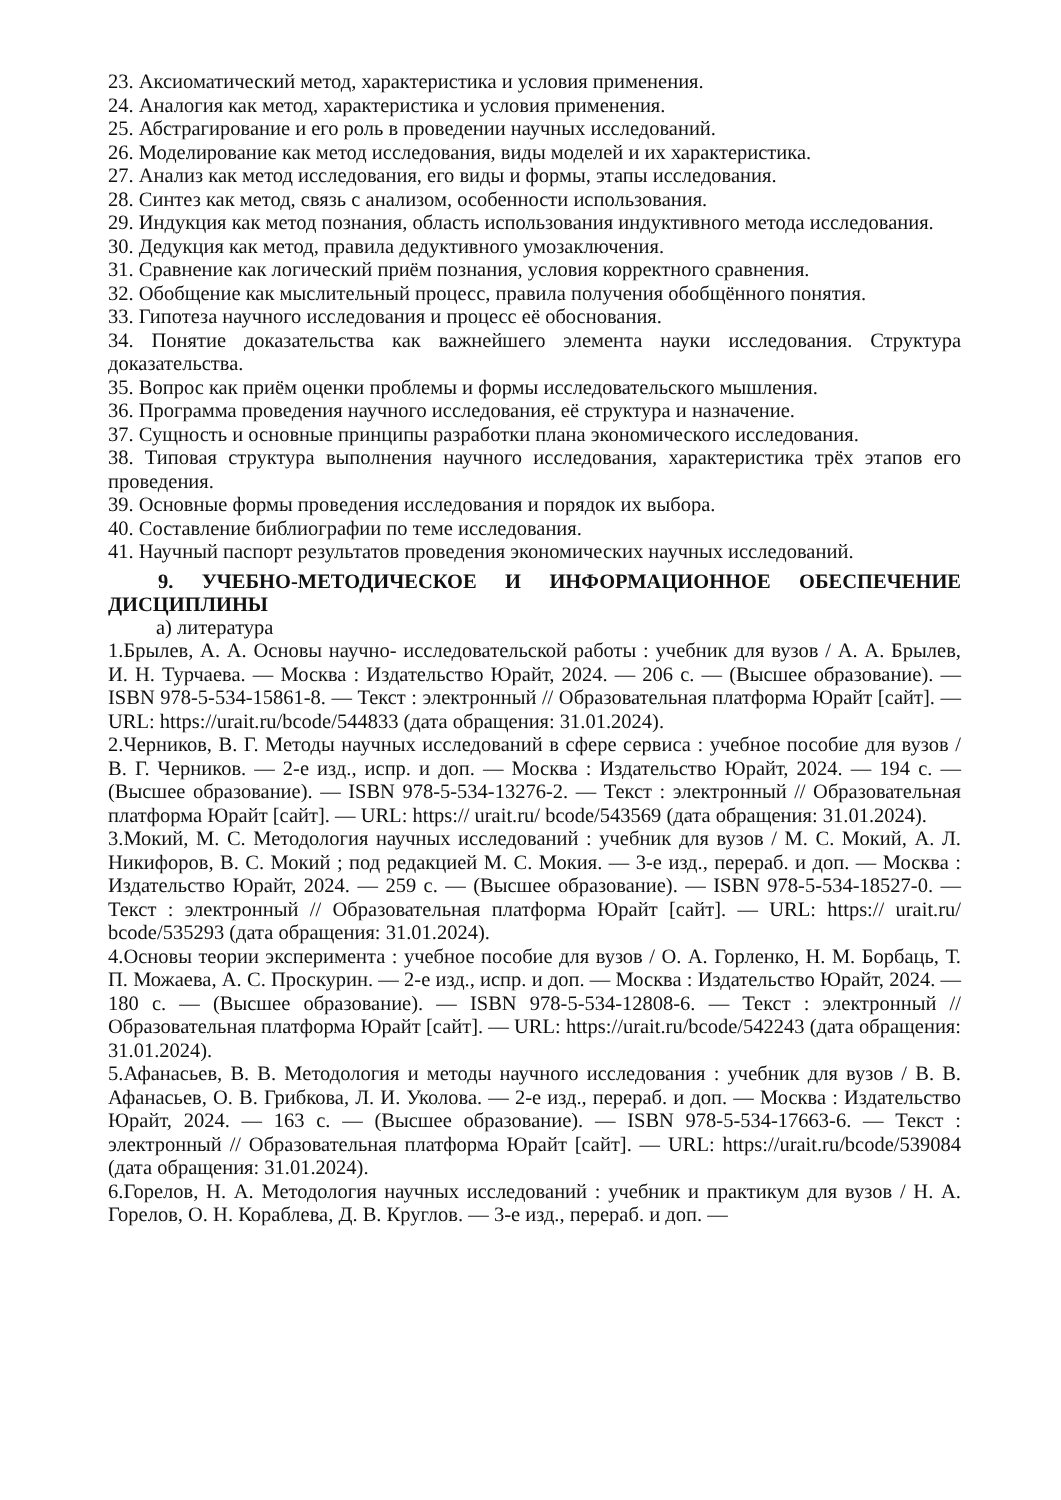23. Аксиоматический метод, характеристика и условия применения.
24. Аналогия как метод, характеристика и условия применения.
25. Абстрагирование и его роль в проведении научных исследований.
26. Моделирование как метод исследования, виды моделей и их характеристика.
27. Анализ как метод исследования, его виды и формы, этапы исследования.
28. Синтез как метод, связь с анализом, особенности использования.
29. Индукция как метод познания, область использования индуктивного метода исследования.
30. Дедукция как метод, правила дедуктивного умозаключения.
31. Сравнение как логический приём познания, условия корректного сравнения.
32. Обобщение как мыслительный процесс, правила получения обобщённого понятия.
33. Гипотеза научного исследования и процесс её обоснования.
34. Понятие доказательства как важнейшего элемента науки исследования. Структура доказательства.
35. Вопрос как приём оценки проблемы и формы исследовательского мышления.
36. Программа проведения научного исследования, её структура и назначение.
37. Сущность и основные принципы разработки плана экономического исследования.
38. Типовая структура выполнения научного исследования, характеристика трёх этапов его проведения.
39. Основные формы проведения исследования и порядок их выбора.
40. Составление библиографии по теме исследования.
41. Научный паспорт результатов проведения экономических научных исследований.
9. УЧЕБНО-МЕТОДИЧЕСКОЕ И ИНФОРМАЦИОННОЕ ОБЕСПЕЧЕНИЕ ДИСЦИПЛИНЫ
а) литература
1.Брылев, А. А. Основы научно- исследовательской работы : учебник для вузов / А. А. Брылев, И. Н. Турчаева. — Москва : Издательство Юрайт, 2024. — 206 с. — (Высшее образование). — ISBN 978-5-534-15861-8. — Текст : электронный // Образовательная платформа Юрайт [сайт]. — URL: https://urait.ru/bcode/544833 (дата обращения: 31.01.2024).
2.Черников, В. Г. Методы научных исследований в сфере сервиса : учебное пособие для вузов / В. Г. Черников. — 2-е изд., испр. и доп. — Москва : Издательство Юрайт, 2024. — 194 с. — (Высшее образование). — ISBN 978-5-534-13276-2. — Текст : электронный // Образовательная платформа Юрайт [сайт]. — URL: https:// urait.ru/ bcode/543569 (дата обращения: 31.01.2024).
3.Мокий, М. С. Методология научных исследований : учебник для вузов / М. С. Мокий, А. Л. Никифоров, В. С. Мокий ; под редакцией М. С. Мокия. — 3-е изд., перераб. и доп. — Москва : Издательство Юрайт, 2024. — 259 с. — (Высшее образование). — ISBN 978-5-534-18527-0. — Текст : электронный // Образовательная платформа Юрайт [сайт]. — URL: https:// urait.ru/ bcode/535293 (дата обращения: 31.01.2024).
4.Основы теории эксперимента : учебное пособие для вузов / О. А. Горленко, Н. М. Борбаць, Т. П. Можаева, А. С. Проскурин. — 2-е изд., испр. и доп. — Москва : Издательство Юрайт, 2024. — 180 с. — (Высшее образование). — ISBN 978-5-534-12808-6. — Текст : электронный // Образовательная платформа Юрайт [сайт]. — URL: https://urait.ru/bcode/542243 (дата обращения: 31.01.2024).
5.Афанасьев, В. В. Методология и методы научного исследования : учебник для вузов / В. В. Афанасьев, О. В. Грибкова, Л. И. Уколова. — 2-е изд., перераб. и доп. — Москва : Издательство Юрайт, 2024. — 163 с. — (Высшее образование). — ISBN 978-5-534-17663-6. — Текст : электронный // Образовательная платформа Юрайт [сайт]. — URL: https://urait.ru/bcode/539084 (дата обращения: 31.01.2024).
6.Горелов, Н. А. Методология научных исследований : учебник и практикум для вузов / Н. А. Горелов, О. Н. Кораблева, Д. В. Круглов. — 3-е изд., перераб. и доп. —